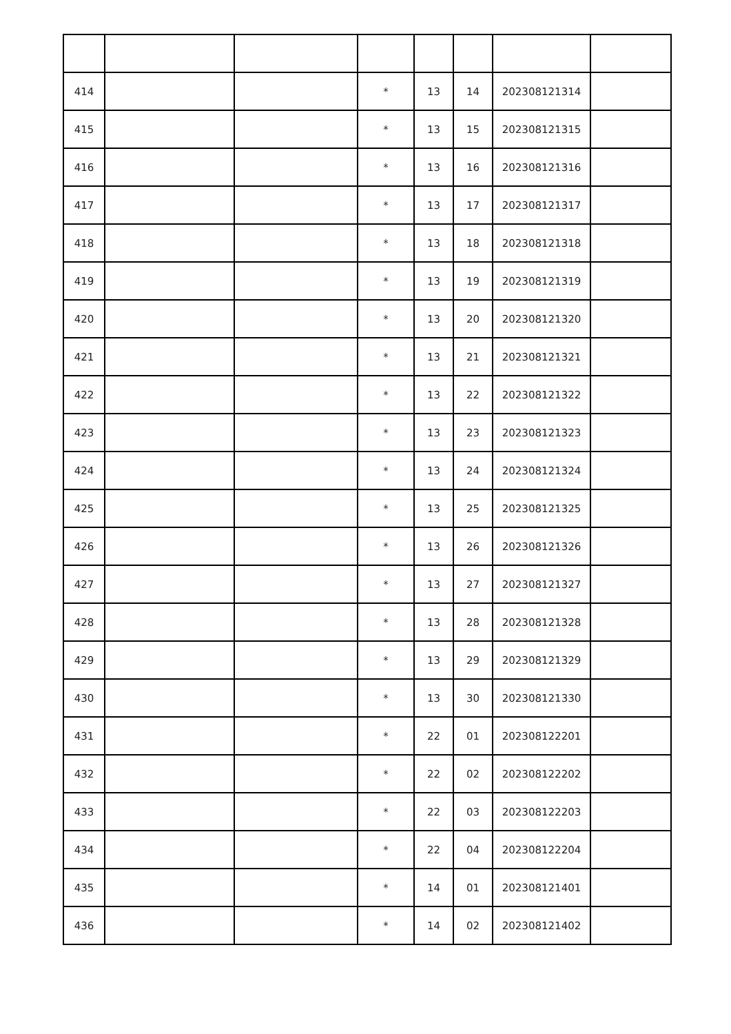| 414 | | | * | 13 | 14 | 202308121314 | |
| 415 | | | * | 13 | 15 | 202308121315 | |
| 416 | | | * | 13 | 16 | 202308121316 | |
| 417 | | | * | 13 | 17 | 202308121317 | |
| 418 | | | * | 13 | 18 | 202308121318 | |
| 419 | | | * | 13 | 19 | 202308121319 | |
| 420 | | | * | 13 | 20 | 202308121320 | |
| 421 | | | * | 13 | 21 | 202308121321 | |
| 422 | | | * | 13 | 22 | 202308121322 | |
| 423 | | | * | 13 | 23 | 202308121323 | |
| 424 | | | * | 13 | 24 | 202308121324 | |
| 425 | | | * | 13 | 25 | 202308121325 | |
| 426 | | | * | 13 | 26 | 202308121326 | |
| 427 | | | * | 13 | 27 | 202308121327 | |
| 428 | | | * | 13 | 28 | 202308121328 | |
| 429 | | | * | 13 | 29 | 202308121329 | |
| 430 | | | * | 13 | 30 | 202308121330 | |
| 431 | | | * | 22 | 01 | 202308122201 | |
| 432 | | | * | 22 | 02 | 202308122202 | |
| 433 | | | * | 22 | 03 | 202308122203 | |
| 434 | | | * | 22 | 04 | 202308122204 | |
| 435 | | | * | 14 | 01 | 202308121401 | |
| 436 | | | * | 14 | 02 | 202308121402 | |